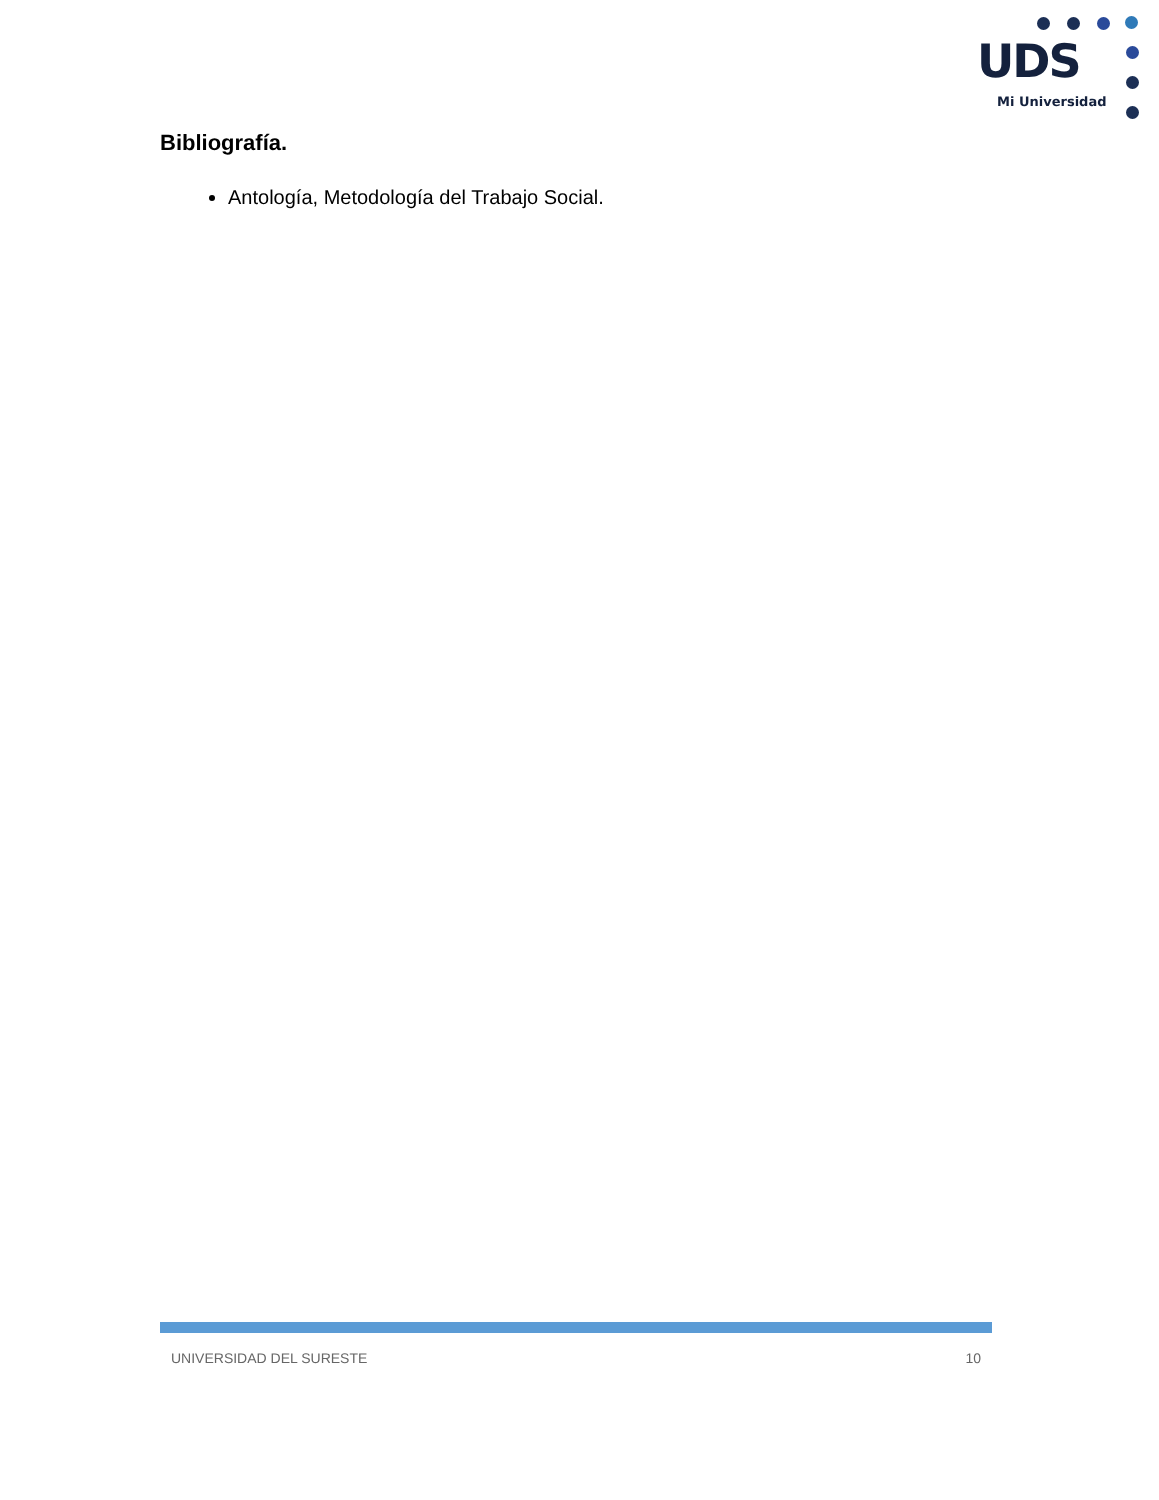UDS
Mi Universidad
Bibliografía.
Antología, Metodología del Trabajo Social.
UNIVERSIDAD DEL SURESTE 10